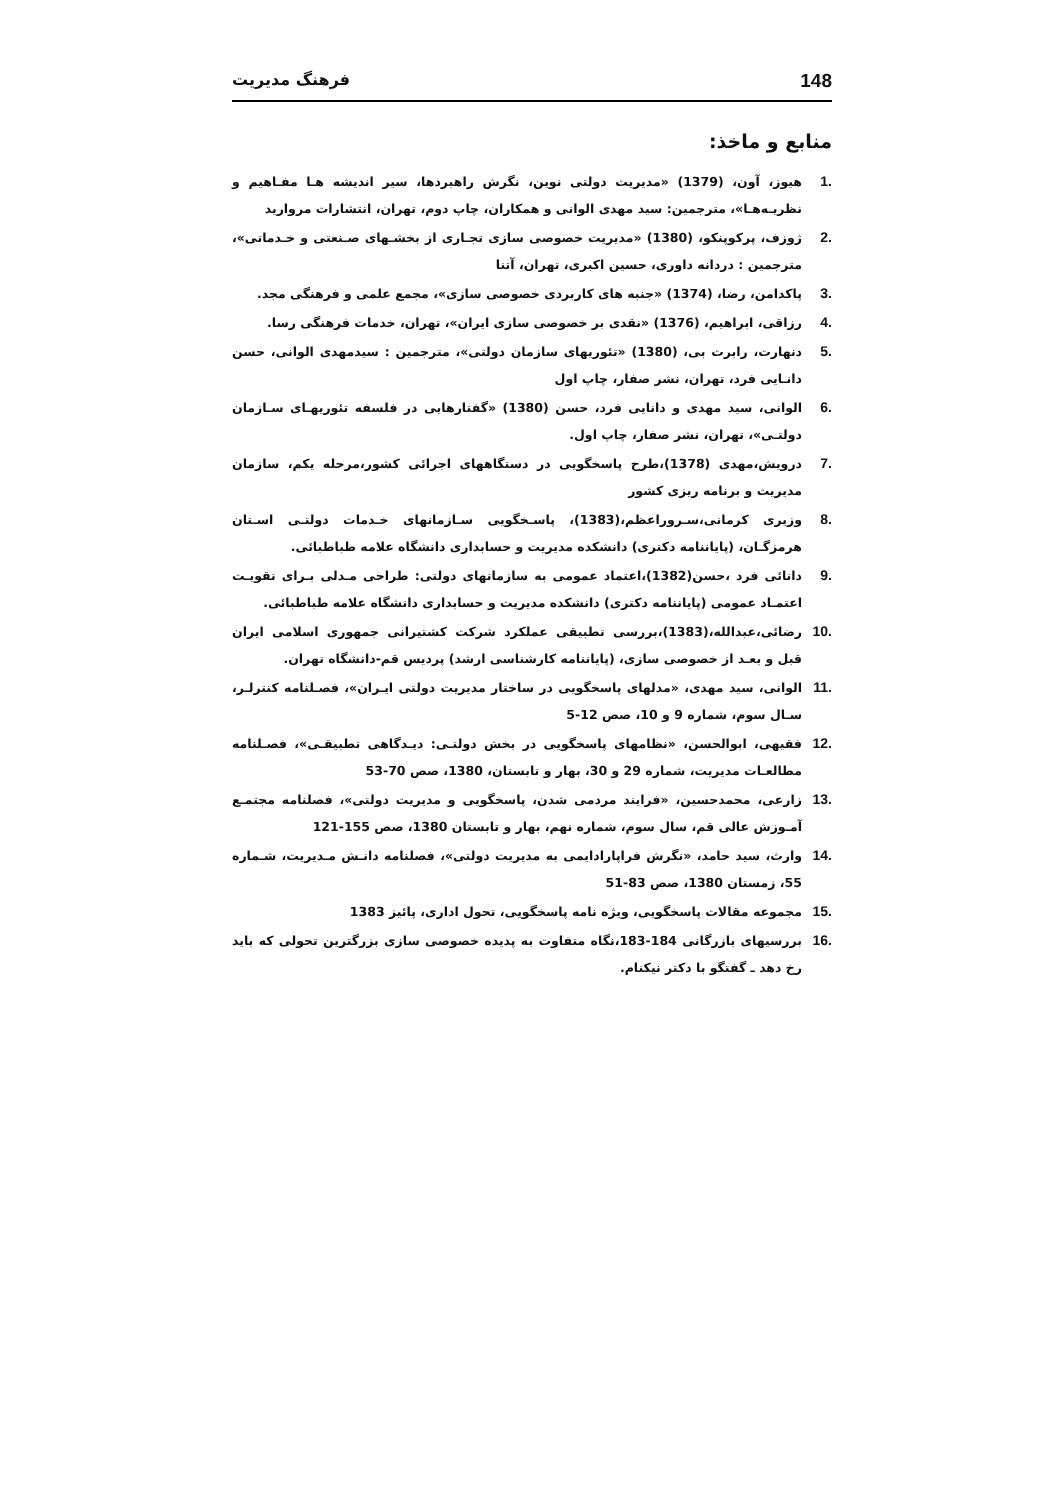148 فرهنگ مدیریت
منابع و ماخذ:
.1 هیوز، آون، (1379) «مدیریت دولتی نوین، نگرش راهبردها، سیر اندیشه هـا مفـاهیم و نظریـه‌هـا»، مترجمین: سید مهدی الوانی و همکاران، چاپ دوم، تهران، انتشارات مروارید
.2 ژوزف، پرکوپنکو، (1380) «مدیریت خصوصی سازی تجـاری از بخشـهای صـنعتی و خـدماتی»، مترجمین : دردانه داوری، حسین اکبری، تهران، آتنا
.3 پاکدامن، رضا، (1374) «جنبه های کاربردی خصوصی سازی»، مجمع علمی و فرهنگی مجد.
.4 رزاقی، ابراهیم، (1376) «نقدی بر خصوصی سازی ایران»، تهران، خدمات فرهنگی رسا.
.5 دنهارت، رابرت بی، (1380) «تئوریهای سازمان دولتی»، مترجمین : سیدمهدی الوانی، حسن دانـایی فرد، تهران، نشر صفار، چاپ اول
.6 الوانی، سید مهدی و دانایی فرد، حسن (1380) «گفتارهایی در فلسفه تئوریهـای سـازمان دولتـی»، تهران، نشر صفار، چاپ اول.
.7 درویش،مهدی (1378)،طرح پاسخگویی در دستگاههای اجرائی کشور،مرحله یکم، سازمان مدیریت و برنامه ریزی کشور
.8 وزیری کرمانی،سـروراعظم،(1383)، پاسـخگویی سـازمانهای خـدمات دولتـی اسـتان هرمزگـان، (پایاننامه دکتری) دانشکده مدیریت و حسابداری دانشگاه علامه طباطبائی.
.9 دانائی فرد ،حسن(1382)،اعتماد عمومی به سازمانهای دولتی: طراحی مـدلی بـرای تقویـت اعتمـاد عمومی (پایاننامه دکتری) دانشکده مدیریت و حسابداری دانشگاه علامه طباطبائی.
.10 رضائی،عبدالله،(1383)،بررسی تطبیقی عملکرد شرکت کشتیرانی جمهوری اسلامی ایران قبل و بعـد از خصوصی سازی، (پایاننامه کارشناسی ارشد) پردیس قم-دانشگاه تهران.
.11 الوانی، سید مهدی، «مدلهای پاسخگویی در ساختار مدیریت دولتی ایـران»، فصـلنامه کنترلـر، سـال سوم، شماره 9 و 10، صص 12-5
.12 فقیهی، ابوالحسن، «نظامهای پاسخگویی در بخش دولتـی: دیـدگاهی تطبیقـی»، فصـلنامه مطالعـات مدیریت، شماره 29 و 30، بهار و تابستان، 1380، صص 70-53
.13 زارعی، محمدحسین، «فرایند مردمی شدن، پاسخگویی و مدیریت دولتی»، فصلنامه مجتمـع آمـوزش عالی قم، سال سوم، شماره نهم، بهار و تابستان 1380، صص 155-121
.14 وارث، سید حامد، «نگرش فراپارادایمی به مدیریت دولتی»، فصلنامه دانـش مـدیریت، شـماره 55، زمستان 1380، صص 83-51
.15 مجموعه مقالات پاسخگویی، ویژه نامه پاسخگویی، تحول اداری، پائیز 1383
.16 بررسیهای بازرگانی 184-183،نگاه متفاوت به پدیده خصوصی سازی بزرگترین تحولی که باید رخ دهد ـ گفتگو با دکتر نیکنام.